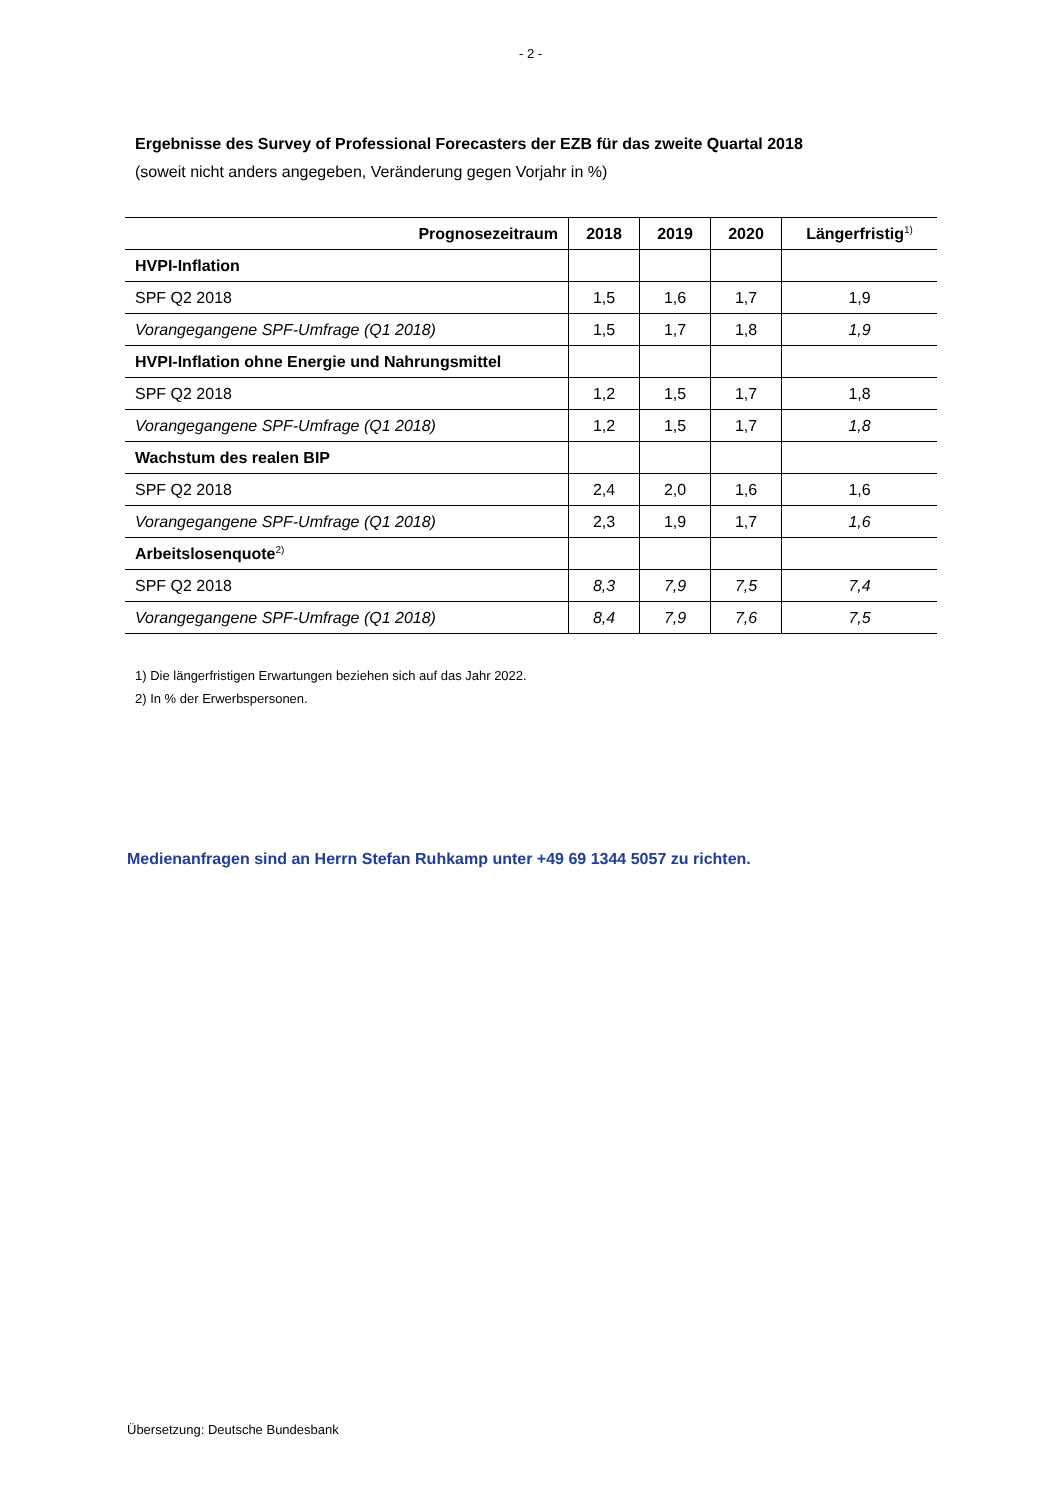- 2 -
Ergebnisse des Survey of Professional Forecasters der EZB für das zweite Quartal 2018
(soweit nicht anders angegeben, Veränderung gegen Vorjahr in %)
| Prognosezeitraum | 2018 | 2019 | 2020 | Längerfristig<sup>1)</sup> |
| --- | --- | --- | --- | --- |
| HVPI-Inflation | | | | |
| SPF Q2 2018 | 1,5 | 1,6 | 1,7 | 1,9 |
| Vorangegangene SPF-Umfrage (Q1 2018) | 1,5 | 1,7 | 1,8 | 1,9 |
| HVPI-Inflation ohne Energie und Nahrungsmittel | | | | |
| SPF Q2 2018 | 1,2 | 1,5 | 1,7 | 1,8 |
| Vorangegangene SPF-Umfrage (Q1 2018) | 1,2 | 1,5 | 1,7 | 1,8 |
| Wachstum des realen BIP | | | | |
| SPF Q2 2018 | 2,4 | 2,0 | 1,6 | 1,6 |
| Vorangegangene SPF-Umfrage (Q1 2018) | 2,3 | 1,9 | 1,7 | 1,6 |
| Arbeitslosenquote<sup>2)</sup> | | | | |
| SPF Q2 2018 | 8,3 | 7,9 | 7,5 | 7,4 |
| Vorangegangene SPF-Umfrage (Q1 2018) | 8,4 | 7,9 | 7,6 | 7,5 |
1) Die längerfristigen Erwartungen beziehen sich auf das Jahr 2022.
2) In % der Erwerbspersonen.
Medienanfragen sind an Herrn Stefan Ruhkamp unter +49 69 1344 5057 zu richten.
Übersetzung: Deutsche Bundesbank